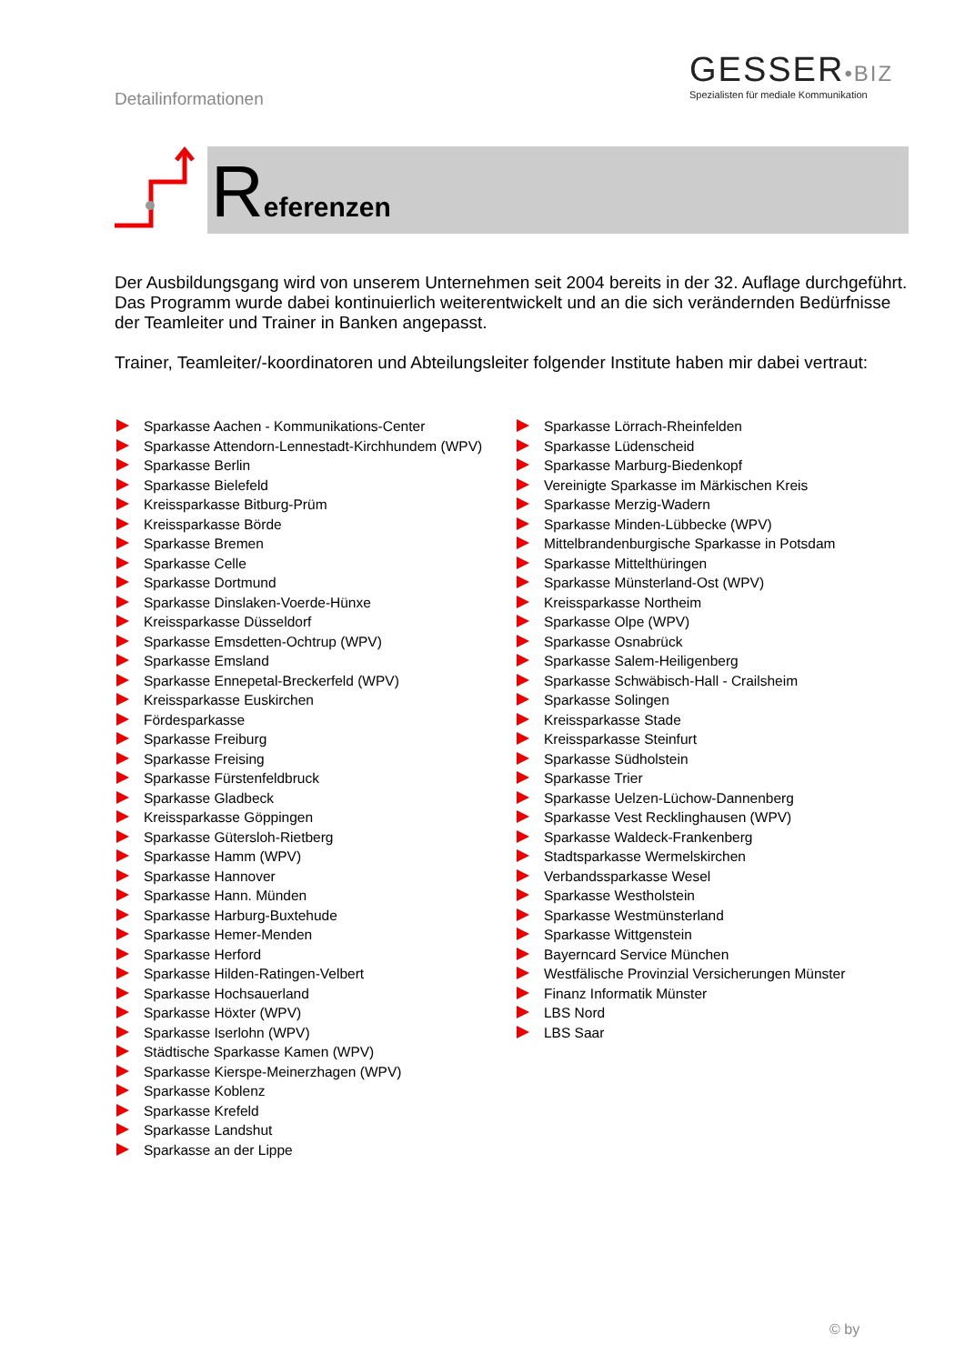Detailinformationen
GESSER•BIZ
Spezialisten für mediale Kommunikation
Referenzen
Der Ausbildungsgang wird von unserem Unternehmen seit 2004 bereits in der 32. Auflage durchgeführt. Das Programm wurde dabei kontinuierlich weiterentwickelt und an die sich verändernden Bedürfnisse der Teamleiter und Trainer in Banken angepasst.
Trainer, Teamleiter/-koordinatoren und Abteilungsleiter folgender Institute haben mir dabei vertraut:
Sparkasse Aachen - Kommunikations-Center
Sparkasse Attendorn-Lennestadt-Kirchhundem (WPV)
Sparkasse Berlin
Sparkasse Bielefeld
Kreissparkasse Bitburg-Prüm
Kreissparkasse Börde
Sparkasse Bremen
Sparkasse Celle
Sparkasse Dortmund
Sparkasse Dinslaken-Voerde-Hünxe
Kreissparkasse Düsseldorf
Sparkasse Emsdetten-Ochtrup (WPV)
Sparkasse Emsland
Sparkasse Ennepetal-Breckerfeld (WPV)
Kreissparkasse Euskirchen
Fördesparkasse
Sparkasse Freiburg
Sparkasse Freising
Sparkasse Fürstenfeldbruck
Sparkasse Gladbeck
Kreissparkasse Göppingen
Sparkasse Gütersloh-Rietberg
Sparkasse Hamm (WPV)
Sparkasse Hannover
Sparkasse Hann. Münden
Sparkasse Harburg-Buxtehude
Sparkasse Hemer-Menden
Sparkasse Herford
Sparkasse Hilden-Ratingen-Velbert
Sparkasse Hochsauerland
Sparkasse Höxter (WPV)
Sparkasse Iserlohn (WPV)
Städtische Sparkasse Kamen (WPV)
Sparkasse Kierspe-Meinerzhagen (WPV)
Sparkasse Koblenz
Sparkasse Krefeld
Sparkasse Landshut
Sparkasse an der Lippe
Sparkasse Lörrach-Rheinfelden
Sparkasse Lüdenscheid
Sparkasse Marburg-Biedenkopf
Vereinigte Sparkasse im Märkischen Kreis
Sparkasse Merzig-Wadern
Sparkasse Minden-Lübbecke (WPV)
Mittelbrandenburgische Sparkasse in Potsdam
Sparkasse Mittelthüringen
Sparkasse Münsterland-Ost (WPV)
Kreissparkasse Northeim
Sparkasse Olpe (WPV)
Sparkasse Osnabrück
Sparkasse Salem-Heiligenberg
Sparkasse Schwäbisch-Hall - Crailsheim
Sparkasse Solingen
Kreissparkasse Stade
Kreissparkasse Steinfurt
Sparkasse Südholstein
Sparkasse Trier
Sparkasse Uelzen-Lüchow-Dannenberg
Sparkasse Vest Recklinghausen (WPV)
Sparkasse Waldeck-Frankenberg
Stadtsparkasse Wermelskirchen
Verbandssparkasse Wesel
Sparkasse Westholstein
Sparkasse Westmünsterland
Sparkasse Wittgenstein
Bayerncard Service München
Westfälische Provinzial Versicherungen Münster
Finanz Informatik Münster
LBS Nord
LBS Saar
© by